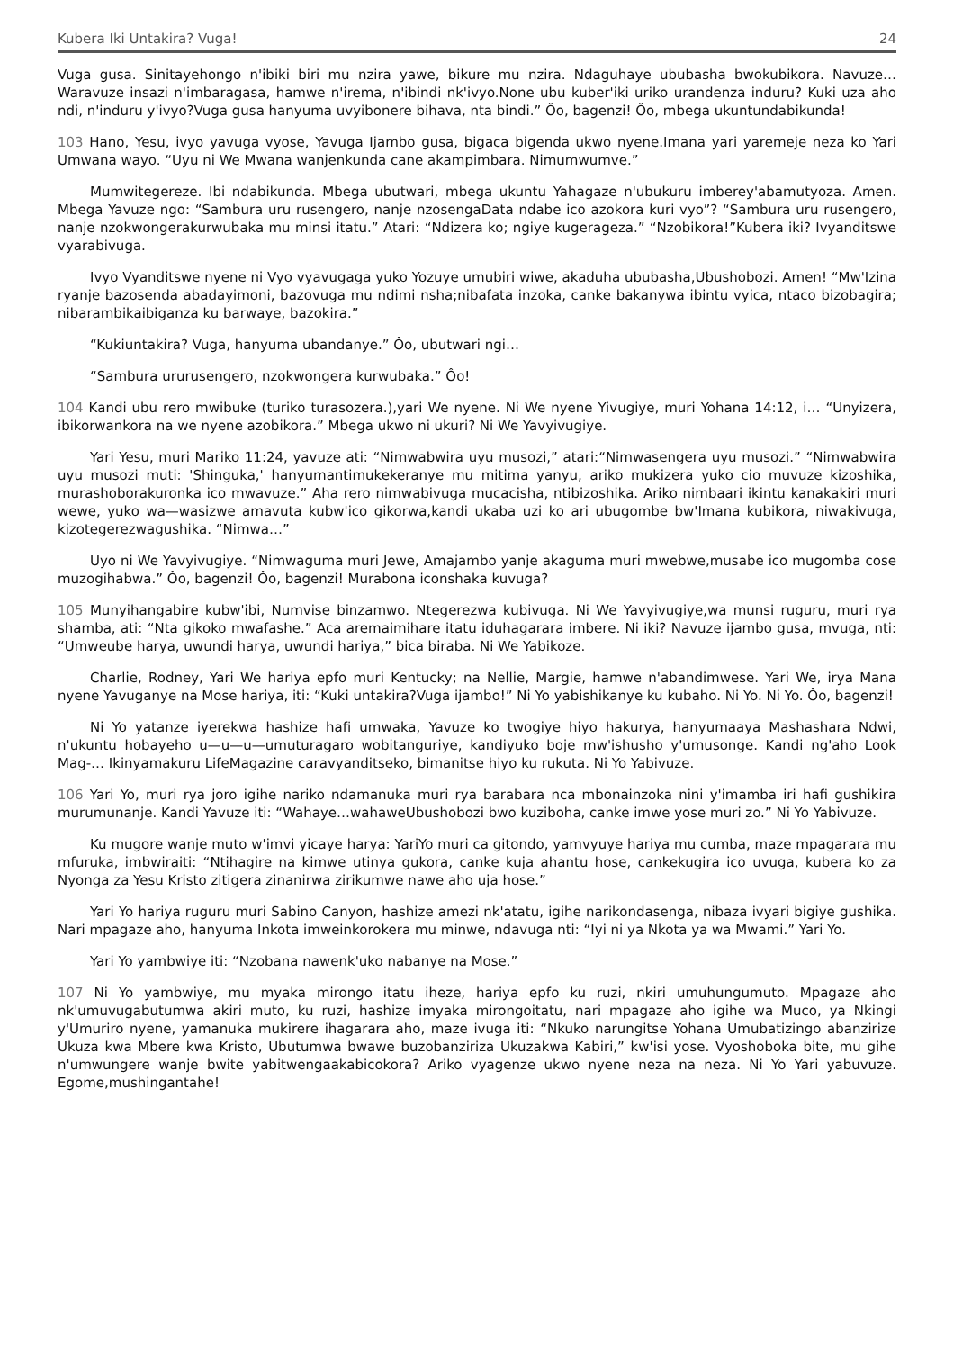Kubera Iki Untakira? Vuga! 24
Vuga gusa. Sinitayehongo n'ibiki biri mu nzira yawe, bikure mu nzira. Ndaguhaye ububasha bwokubikora. Navuze…Waravuze insazi n'imbaragasa, hamwe n'irema, n'ibindi nk'ivyo.None ubu kuber'iki uriko urandenza induru? Kuki uza aho ndi, n'induru y'ivyo?Vuga gusa hanyuma uvyibonere bihava, nta bindi.” Ôo, bagenzi! Ôo, mbega ukuntundabikunda!
103 Hano, Yesu, ivyo yavuga vyose, Yavuga Ijambo gusa, bigaca bigenda ukwo nyene.Imana yari yaremeje neza ko Yari Umwana wayo. “Uyu ni We Mwana wanjenkunda cane akampimbara. Nimumwumve.”
Mumwitegereze. Ibi ndabikunda. Mbega ubutwari, mbega ukuntu Yahagaze n'ubukuru imberey'abamutyoza. Amen. Mbega Yavuze ngo: “Sambura uru rusengero, nanje nzosengaData ndabe ico azokora kuri vyo”? “Sambura uru rusengero, nanje nzokwongerakurwubaka mu minsi itatu.” Atari: “Ndizera ko; ngiye kugerageza.” “Nzobikora!”Kubera iki? Ivyanditswe vyarabivuga.
Ivyo Vyanditswe nyene ni Vyo vyavugaga yuko Yozuye umubiri wiwe, akaduha ububasha,Ubushobozi. Amen! “Mw'Izina ryanje bazosenda abadayimoni, bazovuga mu ndimi nsha;nibafata inzoka, canke bakanywa ibintu vyica, ntaco bizobagira; nibarambikaibiganza ku barwaye, bazokira.”
“Kukiuntakira? Vuga, hanyuma ubandanye.” Ôo, ubutwari ngi…
“Sambura ururusengero, nzokwongera kurwubaka.” Ôo!
104 Kandi ubu rero mwibuke (turiko turasozera.),yari We nyene. Ni We nyene Yivugiye, muri Yohana 14:12, i… “Unyizera, ibikorwankora na we nyene azobikora.” Mbega ukwo ni ukuri? Ni We Yavyivugiye.
Yari Yesu, muri Mariko 11:24, yavuze ati: “Nimwabwira uyu musozi,” atari:“Nimwasengera uyu musozi.” “Nimwabwira uyu musozi muti: 'Shinguka,' hanyumantimukekeranye mu mitima yanyu, ariko mukizera yuko cio muvuze kizoshika, murashoborakuronka ico mwavuze.” Aha rero nimwabivuga mucacisha, ntibizoshika. Ariko nimbaari ikintu kanakakiri muri wewe, yuko wa—wasizwe amavuta kubw'ico gikorwa,kandi ukaba uzi ko ari ubugombe bw'Imana kubikora, niwakivuga, kizotegerezwagushika. “Nimwa…”
Uyo ni We Yavyivugiye. “Nimwaguma muri Jewe, Amajambo yanje akaguma muri mwebwe,musabe ico mugomba cose muzogihabwa.” Ôo, bagenzi! Ôo, bagenzi! Murabona iconshaka kuvuga?
105 Munyihangabire kubw'ibi, Numvise binzamwo. Ntegerezwa kubivuga. Ni We Yavyivugiye,wa munsi ruguru, muri rya shamba, ati: “Nta gikoko mwafashe.” Aca aremaimihare itatu iduhagarara imbere. Ni iki? Navuze ijambo gusa, mvuga, nti: “Umweube harya, uwundi harya, uwundi hariya,” bica biraba. Ni We Yabikoze.
Charlie, Rodney, Yari We hariya epfo muri Kentucky; na Nellie, Margie, hamwe n'abandimwese. Yari We, irya Mana nyene Yavuganye na Mose hariya, iti: “Kuki untakira?Vuga ijambo!” Ni Yo yabishikanye ku kubaho. Ni Yo. Ni Yo. Ôo, bagenzi!
Ni Yo yatanze iyerekwa hashize hafi umwaka, Yavuze ko twogiye hiyo hakurya, hanyumaaya Mashashara Ndwi, n'ukuntu hobayeho u—u—u—umuturagaro wobitanguriye, kandiyuko boje mw'ishusho y'umusonge. Kandi ng'aho Look Mag-… Ikinyamakuru LifeMagazine caravyanditseko, bimanitse hiyo ku rukuta. Ni Yo Yabivuze.
106 Yari Yo, muri rya joro igihe nariko ndamanuka muri rya barabara nca mbonainzoka nini y'imamba iri hafi gushikira murumunanje. Kandi Yavuze iti: “Wahaye…wahaweUbushobozi bwo kuziboha, canke imwe yose muri zo.” Ni Yo Yabivuze.
Ku mugore wanje muto w'imvi yicaye harya: YariYo muri ca gitondo, yamvyuye hariya mu cumba, maze mpagarara mu mfuruka, imbwiraiti: “Ntihagire na kimwe utinya gukora, canke kuja ahantu hose, cankekugira ico uvuga, kubera ko za Nyonga za Yesu Kristo zitigera zinanirwa zirikumwe nawe aho uja hose.”
Yari Yo hariya ruguru muri Sabino Canyon, hashize amezi nk'atatu, igihe narikondasenga, nibaza ivyari bigiye gushika. Nari mpagaze aho, hanyuma Inkota imweinkorokera mu minwe, ndavuga nti: “Iyi ni ya Nkota ya wa Mwami.” Yari Yo.
Yari Yo yambwiye iti: “Nzobana nawenk'uko nabanye na Mose.”
107 Ni Yo yambwiye, mu myaka mirongo itatu iheze, hariya epfo ku ruzi, nkiri umuhungumuto. Mpagaze aho nk'umuvugabutumwa akiri muto, ku ruzi, hashize imyaka mirongoitatu, nari mpagaze aho igihe wa Muco, ya Nkingi y'Umuriro nyene, yamanuka mukirere ihagarara aho, maze ivuga iti: “Nkuko narungitse Yohana Umubatizingo abanzirize Ukuza kwa Mbere kwa Kristo, Ubutumwa bwawe buzobanziriza Ukuzakwa Kabiri,” kw'isi yose. Vyoshoboka bite, mu gihe n'umwungere wanje bwite yabitwengaakabicokora? Ariko vyagenze ukwo nyene neza na neza. Ni Yo Yari yabuvuze. Egome,mushingantahe!